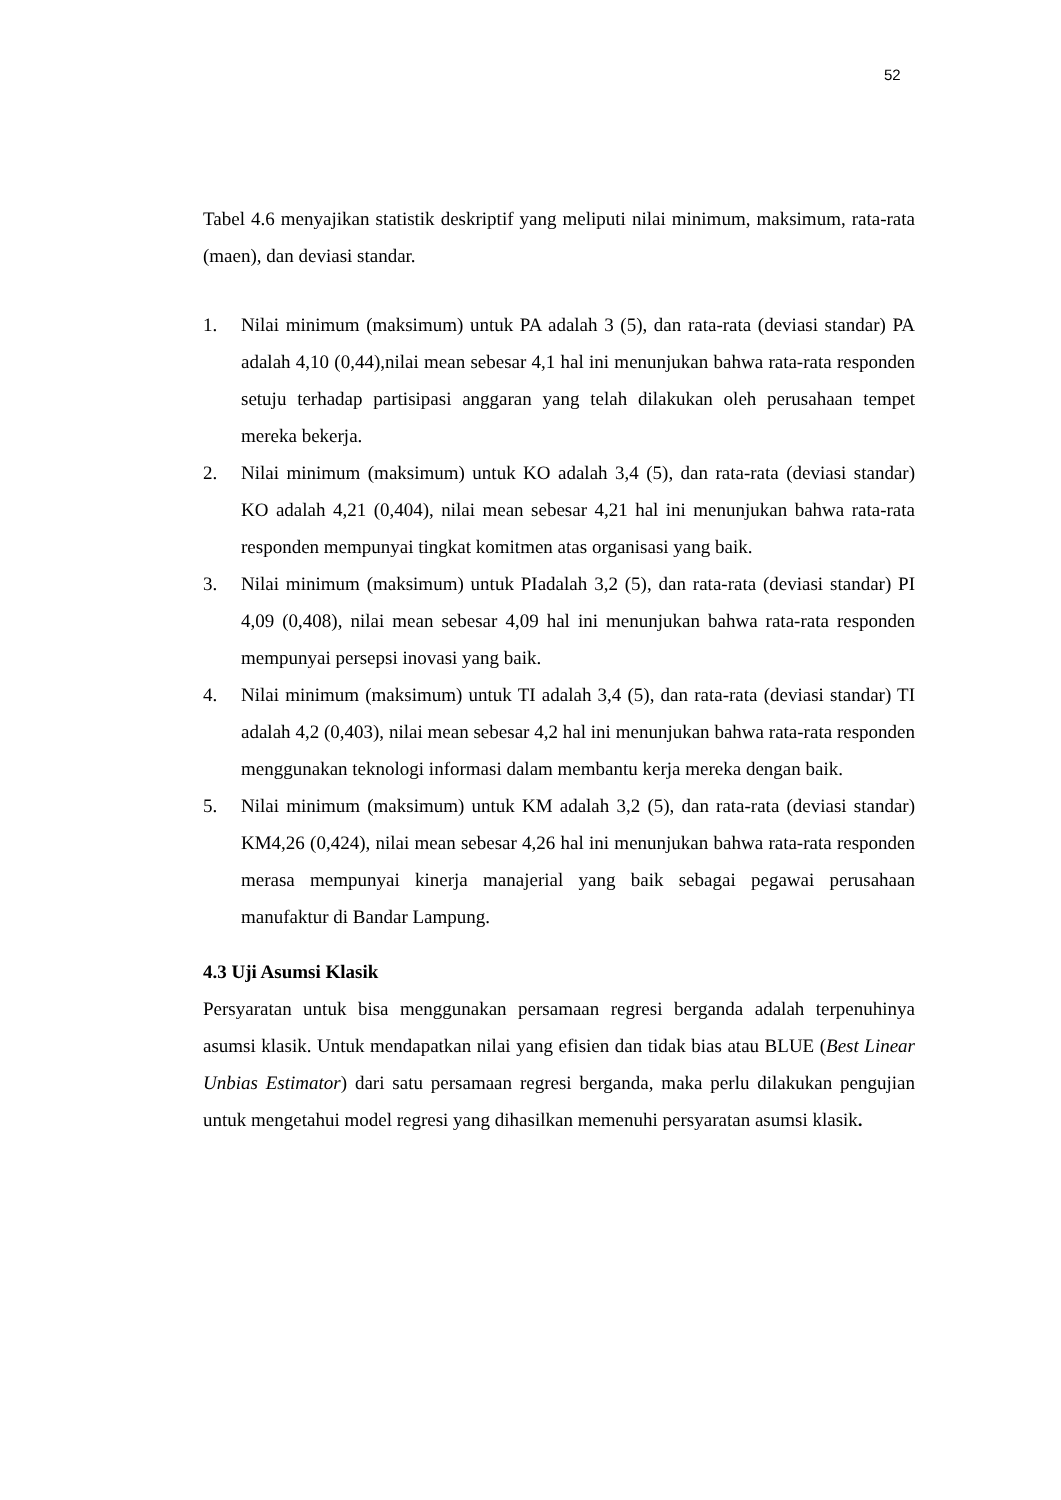52
Tabel 4.6 menyajikan statistik deskriptif yang meliputi nilai minimum, maksimum, rata-rata (maen), dan deviasi standar.
1. Nilai minimum (maksimum) untuk PA adalah 3 (5), dan rata-rata (deviasi standar) PA adalah 4,10 (0,44),nilai mean sebesar 4,1 hal ini menunjukan bahwa rata-rata responden setuju terhadap partisipasi anggaran yang telah dilakukan oleh perusahaan tempet mereka bekerja.
2. Nilai minimum (maksimum) untuk KO adalah 3,4 (5), dan rata-rata (deviasi standar) KO adalah 4,21 (0,404), nilai mean sebesar 4,21 hal ini menunjukan bahwa rata-rata responden mempunyai tingkat komitmen atas organisasi yang baik.
3. Nilai minimum (maksimum) untuk PIadalah 3,2 (5), dan rata-rata (deviasi standar) PI 4,09 (0,408), nilai mean sebesar 4,09 hal ini menunjukan bahwa rata-rata responden mempunyai persepsi inovasi yang baik.
4. Nilai minimum (maksimum) untuk TI adalah 3,4 (5), dan rata-rata (deviasi standar) TI adalah 4,2 (0,403), nilai mean sebesar 4,2 hal ini menunjukan bahwa rata-rata responden menggunakan teknologi informasi dalam membantu kerja mereka dengan baik.
5. Nilai minimum (maksimum) untuk KM adalah 3,2 (5), dan rata-rata (deviasi standar) KM4,26 (0,424), nilai mean sebesar 4,26 hal ini menunjukan bahwa rata-rata responden merasa mempunyai kinerja manajerial yang baik sebagai pegawai perusahaan manufaktur di Bandar Lampung.
4.3 Uji Asumsi Klasik
Persyaratan untuk bisa menggunakan persamaan regresi berganda adalah terpenuhinya asumsi klasik. Untuk mendapatkan nilai yang efisien dan tidak bias atau BLUE (Best Linear Unbias Estimator) dari satu persamaan regresi berganda, maka perlu dilakukan pengujian untuk mengetahui model regresi yang dihasilkan memenuhi persyaratan asumsi klasik.